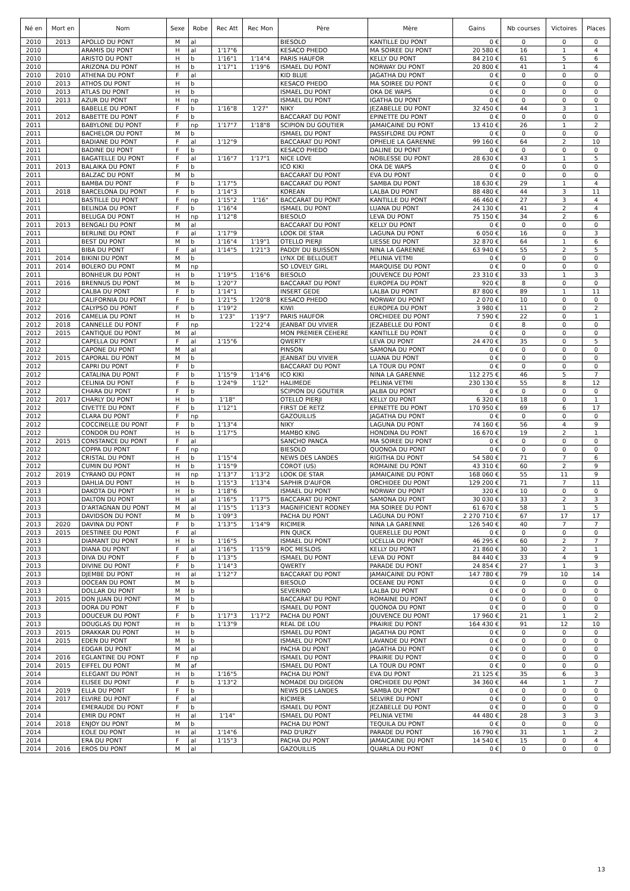| Né en | Mort en | Nom | Sexe | Robe | Rec Att | Rec Mon | Père | Mère | Gains | Nb courses | Victoires | Places |
| --- | --- | --- | --- | --- | --- | --- | --- | --- | --- | --- | --- | --- |
| 2010 | 2013 | APOLLO DU PONT | M | al | | | BIESOLO | KANTILLE DU PONT | 0 € | 0 | 0 | 0 |
| 2010 | | ARAMIS DU PONT | H | al | 1'17"6 | | KESACO PHEDO | MA SOIREE DU PONT | 20 580 € | 16 | 1 | 4 |
| 2010 | | ARISTO DU PONT | H | b | 1'16"1 | 1'14"4 | PARIS HAUFOR | KELLY DU PONT | 84 210 € | 61 | 5 | 6 |
| 2010 | | ARIZONA DU PONT | H | b | 1'17"1 | 1'19"6 | ISMAEL DU PONT | NORWAY DU PONT | 20 800 € | 41 | 1 | 4 |
| 2010 | 2010 | ATHENA DU PONT | F | al | | | KID BLUE | JAGATHA DU PONT | 0 € | 0 | 0 | 0 |
| 2010 | 2013 | ATHOS DU PONT | H | b | | | KESACO PHEDO | MA SOIREE DU PONT | 0 € | 0 | 0 | 0 |
| 2010 | 2013 | ATLAS DU PONT | H | b | | | ISMAEL DU PONT | OKA DE WAPS | 0 € | 0 | 0 | 0 |
| 2010 | 2013 | AZUR DU PONT | H | np | | | ISMAEL DU PONT | IGATHA DU PONT | 0 € | 0 | 0 | 0 |
| 2011 | | BABELLE DU PONT | F | b | 1'16"8 | 1'27" | NIKY | JEZABELLE DU PONT | 32 450 € | 44 | 3 | 1 |
| 2011 | 2012 | BABETTE DU PONT | F | b | | | BACCARAT DU PONT | EPINETTE DU PONT | 0 € | 0 | 0 | 0 |
| 2011 | | BABYLONE DU PONT | F | np | 1'17"7 | 1'18"8 | SCIPION DU GOUTIER | JAMAICAINE DU PONT | 13 410 € | 26 | 1 | 2 |
| 2011 | | BACHELOR DU PONT | M | b | | | ISMAEL DU PONT | PASSIFLORE DU PONT | 0 € | 0 | 0 | 0 |
| 2011 | | BADIANE DU PONT | F | al | 1'12"9 | | BACCARAT DU PONT | OPHELIE LA GARENNE | 99 160 € | 64 | 2 | 10 |
| 2011 | | BADINE DU PONT | F | b | | | KESACO PHEDO | DALINE DU PONT | 0 € | 0 | 0 | 0 |
| 2011 | | BAGATELLE DU PONT | F | al | 1'16"7 | 1'17"1 | NICE LOVE | NOBLESSE DU PONT | 28 630 € | 43 | 1 | 5 |
| 2011 | 2013 | BALAIKA DU PONT | F | b | | | ICO KIKI | OKA DE WAPS | 0 € | 0 | 0 | 0 |
| 2011 | | BALZAC DU PONT | M | b | | | BACCARAT DU PONT | EVA DU PONT | 0 € | 0 | 0 | 0 |
| 2011 | | BAMBA DU PONT | F | b | 1'17"5 | | BACCARAT DU PONT | SAMBA DU PONT | 18 630 € | 29 | 1 | 4 |
| 2011 | 2018 | BARCELONA DU PONT | F | b | 1'14"3 | | KOREAN | LALBA DU PONT | 88 480 € | 44 | 3 | 11 |
| 2011 | | BASTILLE DU PONT | F | np | 1'15"2 | 1'16" | BACCARAT DU PONT | KANTILLE DU PONT | 46 460 € | 27 | 3 | 4 |
| 2011 | | BELINDA DU PONT | F | b | 1'16"4 | | ISMAEL DU PONT | LUANA DU PONT | 24 130 € | 41 | 2 | 4 |
| 2011 | | BELUGA DU PONT | H | np | 1'12"8 | | BIESOLO | LEVA DU PONT | 75 150 € | 34 | 2 | 6 |
| 2011 | 2013 | BENGALI DU PONT | M | al | | | BACCARAT DU PONT | KELLY DU PONT | 0 € | 0 | 0 | 0 |
| 2011 | | BERLINE DU PONT | F | al | 1'17"9 | | LOOK DE STAR | LAGUNA DU PONT | 6 050 € | 16 | 0 | 3 |
| 2011 | | BEST DU PONT | M | b | 1'16"4 | 1'19"1 | OTELLO PIERJI | LIESSE DU PONT | 32 870 € | 64 | 1 | 6 |
| 2011 | | BIBA DU PONT | F | al | 1'14"5 | 1'21"3 | PADDY DU BUISSON | NINA LA GARENNE | 63 940 € | 55 | 2 | 5 |
| 2011 | 2014 | BIKINI DU PONT | M | b | | | LYNX DE BELLOUET | PELINIA VETMI | 0 € | 0 | 0 | 0 |
| 2011 | 2014 | BOLERO DU PONT | M | np | | | SO LOVELY GIRL | MARQUISE DU PONT | 0 € | 0 | 0 | 0 |
| 2011 | | BONHEUR DU PONT | H | b | 1'19"5 | 1'16"6 | BIESOLO | JOUVENCE DU PONT | 23 310 € | 33 | 1 | 3 |
| 2011 | 2016 | BRENNUS DU PONT | M | b | 1'20"7 | | BACCARAT DU PONT | EUROPEA DU PONT | 920 € | 8 | 0 | 0 |
| 2012 | | CALBA DU PONT | F | b | 1'14"1 | | INSERT GEDE | LALBA DU PONT | 87 800 € | 89 | 1 | 11 |
| 2012 | | CALIFORNIA DU PONT | F | b | 1'21"5 | 1'20"8 | KESACO PHEDO | NORWAY DU PONT | 2 070 € | 10 | 0 | 0 |
| 2012 | | CALYPSO DU PONT | F | b | 1'19"2 | | KIWI | EUROPEA DU PONT | 3 980 € | 11 | 0 | 2 |
| 2012 | 2016 | CAMELIA DU PONT | H | b | 1'23" | 1'19"7 | PARIS HAUFOR | ORCHIDEE DU PONT | 7 590 € | 22 | 0 | 1 |
| 2012 | 2018 | CANNELLE DU PONT | F | np | | 1'22"4 | JEANBAT DU VIVIER | JEZABELLE DU PONT | 0 € | 8 | 0 | 0 |
| 2012 | 2015 | CANTIQUE DU PONT | M | al | | | MON PREMIER CEHERE | KANTILLE DU PONT | 0 € | 0 | 0 | 0 |
| 2012 | | CAPELLA DU PONT | F | al | 1'15"6 | | QWERTY | LEVA DU PONT | 24 470 € | 35 | 0 | 5 |
| 2012 | | CAPONE DU PONT | M | al | | | PINSON | SAMONA DU PONT | 0 € | 0 | 0 | 0 |
| 2012 | 2015 | CAPORAL DU PONT | M | b | | | JEANBAT DU VIVIER | LUANA DU PONT | 0 € | 0 | 0 | 0 |
| 2012 | | CAPRI DU PONT | F | b | | | BACCARAT DU PONT | LA TOUR DU PONT | 0 € | 0 | 0 | 0 |
| 2012 | | CATALINA DU PONT | F | b | 1'15"9 | 1'14"6 | ICO KIKI | NINA LA GARENNE | 112 275 € | 46 | 5 | 7 |
| 2012 | | CELINIA DU PONT | F | b | 1'24"9 | 1'12" | HALIMEDE | PELINIA VETMI | 230 130 € | 55 | 8 | 12 |
| 2012 | | CHARA DU PONT | F | b | | | SCIPION DU GOUTIER | JALBA DU PONT | 0 € | 0 | 0 | 0 |
| 2012 | 2017 | CHARLY DU PONT | H | b | 1'18" | | OTELLO PIERJI | KELLY DU PONT | 6 320 € | 18 | 0 | 1 |
| 2012 | | CIVETTE DU PONT | F | b | 1'12"1 | | FIRST DE RETZ | EPINETTE DU PONT | 170 950 € | 69 | 6 | 17 |
| 2012 | | CLARA DU PONT | F | np | | | GAZOUILLIS | JAGATHA DU PONT | 0 € | 0 | 0 | 0 |
| 2012 | | COCCINELLE DU PONT | F | b | 1'13"4 | | NIKY | LAGUNA DU PONT | 74 160 € | 56 | 4 | 9 |
| 2012 | | CONDOR DU PONT | H | b | 1'17"5 | | MAMBO KING | HONDINA DU PONT | 16 670 € | 19 | 2 | 1 |
| 2012 | 2015 | CONSTANCE DU PONT | F | al | | | SANCHO PANCA | MA SOIREE DU PONT | 0 € | 0 | 0 | 0 |
| 2012 | | COPPA DU PONT | F | np | | | BIESOLO | QUONOA DU PONT | 0 € | 0 | 0 | 0 |
| 2012 | | CRISTAL DU PONT | H | b | 1'15"4 | | NEWS DES LANDES | RIGITHA DU PONT | 54 580 € | 71 | 7 | 6 |
| 2012 | | CUMIN DU PONT | H | b | 1'15"9 | | COROT (US) | ROMAINE DU PONT | 43 310 € | 60 | 2 | 9 |
| 2012 | 2019 | CYRANO DU PONT | H | np | 1'13"7 | 1'13"2 | LOOK DE STAR | JAMAICAINE DU PONT | 168 060 € | 55 | 11 | 9 |
| 2013 | | DAHLIA DU PONT | H | b | 1'15"3 | 1'13"4 | SAPHIR D'AUFOR | ORCHIDEE DU PONT | 129 200 € | 71 | 7 | 11 |
| 2013 | | DAKOTA DU PONT | H | b | 1'18"6 | | ISMAEL DU PONT | NORWAY DU PONT | 320 € | 10 | 0 | 0 |
| 2013 | | DALTON DU PONT | H | al | 1'16"5 | 1'17"5 | BACCARAT DU PONT | SAMONA DU PONT | 30 030 € | 33 | 2 | 3 |
| 2013 | | D'ARTAGNAN DU PONT | M | al | 1'15"5 | 1'13"3 | MAGNIFICIENT RODNEY | MA SOIREE DU PONT | 61 670 € | 58 | 1 | 5 |
| 2013 | | DAVIDSON DU PONT | M | b | 1'09"3 | | PACHA DU PONT | LAGUNA DU PONT | 2 270 710 € | 67 | 17 | 17 |
| 2013 | 2020 | DAVINA DU PONT | F | b | 1'13"5 | 1'14"9 | RICIMER | NINA LA GARENNE | 126 540 € | 40 | 7 | 7 |
| 2013 | 2015 | DESTINEE DU PONT | F | al | | | PIN QUICK | QUERELLE DU PONT | 0 € | 0 | 0 | 0 |
| 2013 | | DIAMANT DU PONT | H | b | 1'16"5 | | ISMAEL DU PONT | UCELLIA DU PONT | 46 295 € | 60 | 2 | 7 |
| 2013 | | DIANA DU PONT | F | al | 1'16"5 | 1'15"9 | ROC MESLOIS | KELLY DU PONT | 21 860 € | 30 | 2 | 1 |
| 2013 | | DIVA DU PONT | F | b | 1'13"5 | | ISMAEL DU PONT | LEVA DU PONT | 84 440 € | 33 | 4 | 9 |
| 2013 | | DIVINE DU PONT | F | b | 1'14"3 | | QWERTY | PARADE DU PONT | 24 854 € | 27 | 1 | 3 |
| 2013 | | DJEMBE DU PONT | H | al | 1'12"7 | | BACCARAT DU PONT | JAMAICAINE DU PONT | 147 780 € | 79 | 10 | 14 |
| 2013 | | DOCEAN DU PONT | M | b | | | BIESOLO | OCEANE DU PONT | 0 € | 0 | 0 | 0 |
| 2013 | | DOLLAR DU PONT | M | b | | | SEVERINO | LALBA DU PONT | 0 € | 0 | 0 | 0 |
| 2013 | 2015 | DON JUAN DU PONT | M | b | | | BACCARAT DU PONT | ROMAINE DU PONT | 0 € | 0 | 0 | 0 |
| 2013 | | DORA DU PONT | F | b | | | ISMAEL DU PONT | QUONOA DU PONT | 0 € | 0 | 0 | 0 |
| 2013 | | DOUCEUR DU PONT | F | b | 1'17"3 | 1'17"2 | PACHA DU PONT | JOUVENCE DU PONT | 17 960 € | 21 | 1 | 2 |
| 2013 | | DOUGLAS DU PONT | H | b | 1'13"9 | | REAL DE LOU | PRAIRIE DU PONT | 164 430 € | 91 | 12 | 10 |
| 2013 | 2015 | DRAKKAR DU PONT | H | b | | | ISMAEL DU PONT | JAGATHA DU PONT | 0 € | 0 | 0 | 0 |
| 2014 | 2015 | EDEN DU PONT | M | b | | | ISMAEL DU PONT | LAVANDE DU PONT | 0 € | 0 | 0 | 0 |
| 2014 | | EDGAR DU PONT | M | al | | | PACHA DU PONT | JAGATHA DU PONT | 0 € | 0 | 0 | 0 |
| 2014 | 2016 | EGLANTINE DU PONT | F | np | | | ISMAEL DU PONT | PRAIRIE DU PONT | 0 € | 0 | 0 | 0 |
| 2014 | 2015 | EIFFEL DU PONT | M | af | | | ISMAEL DU PONT | LA TOUR DU PONT | 0 € | 0 | 0 | 0 |
| 2014 | | ELEGANT DU PONT | H | b | 1'16"5 | | PACHA DU PONT | EVA DU PONT | 21 125 € | 35 | 6 | 3 |
| 2014 | | ELISEE DU PONT | F | b | 1'13"2 | | NOMADE DU DIGEON | ORCHIDEE DU PONT | 34 360 € | 44 | 1 | 7 |
| 2014 | 2019 | ELLA DU PONT | F | b | | | NEWS DES LANDES | SAMBA DU PONT | 0 € | 0 | 0 | 0 |
| 2014 | 2017 | ELVIRE DU PONT | F | al | | | RICIMER | SELVIRE DU PONT | 0 € | 0 | 0 | 0 |
| 2014 | | EMERAUDE DU PONT | F | b | | | ISMAEL DU PONT | JEZABELLE DU PONT | 0 € | 0 | 0 | 0 |
| 2014 | | EMIR DU PONT | H | al | 1'14" | | ISMAEL DU PONT | PELINIA VETMI | 44 480 € | 28 | 3 | 3 |
| 2014 | 2018 | ENJOY DU PONT | M | b | | | PACHA DU PONT | TEQUILA DU PONT | 0 € | 0 | 0 | 0 |
| 2014 | | EOLE DU PONT | H | al | 1'14"6 | | PAD D'URZY | PARADE DU PONT | 16 790 € | 31 | 1 | 2 |
| 2014 | | ERA DU PONT | F | al | 1'15"3 | | PACHA DU PONT | JAMAICAINE DU PONT | 14 540 € | 15 | 0 | 4 |
| 2014 | 2016 | EROS DU PONT | M | al | | | GAZOUILLIS | QUARLA DU PONT | 0 € | 0 | 0 | 0 |
13